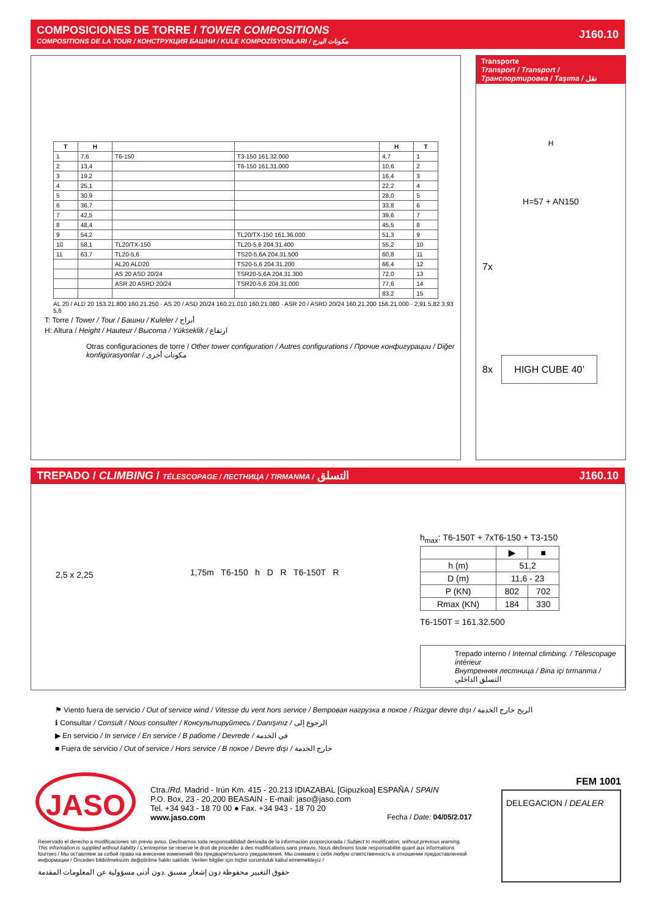COMPOSICIONES DE TORRE / TOWER COMPOSITIONS
COMPOSITIONS DE LA TOUR / КОНСТРУКЦИЯ БАШНИ / KULE KOMPOZİSYONLARI / مكونات البرج
J160.10
| T | H | | | H | T |
| --- | --- | --- | --- | --- | --- |
| 1 | 7,6 | T6-150 | T3-150 161.32.000 | 4,7 | 1 |
| 2 | 13,4 | | T6-150 161.31.000 | 10,6 | 2 |
| 3 | 19,2 | | | 16,4 | 3 |
| 4 | 25,1 | | | 22,2 | 4 |
| 5 | 30,9 | | | 28,0 | 5 |
| 6 | 36,7 | | | 33,8 | 6 |
| 7 | 42,5 | | | 39,6 | 7 |
| 8 | 48,4 | | | 45,5 | 8 |
| 9 | 54,2 | | TL20/TX-150 161.36.000 | 51,3 | 9 |
| 10 | 58,1 | TL20/TX-150 | TL20-5,6 204.31.400 | 55,2 | 10 |
| 11 | 63,7 | TL20-5,6 | TS20-5,6A 204.31.500 | 60,8 | 11 |
| | | AL20 ALD20 | TS20-5,6 204.31.200 | 66,4 | 12 |
| | | AS 20 ASD 20/24 | TSR20-5,6A 204.31.300 | 72,0 | 13 |
| | | ASR 20 ASRD 20/24 | TSR20-5,6 204.31.000 | 77,6 | 14 |
| | | | | 83,2 | 15 |
AL 20 / ALD 20 153.21.800 160.21.250 · AS 20 / ASD 20/24 160.21.010 160.21.080 · ASR 20 / ASRD 20/24 160.21.200 156.21.000 · 2,91 5,82 3,93 5,6
T: Torre / Tower / Tour / Башни / Kuleler / أبراج
H: Altura / Height / Hauteur / Высота / Yükseklik / ارتفاع
Otras configuraciones de torre / Other tower configuration / Autres configurations / Прочие конфигурации / Diğer konfigürasyonlar / مكونات أخرى
Transporte
Transport / Transport / Транспортировка / Taşıma / نقل
H
H=57 + AN150
7x
8x HIGH CUBE 40’
TREPADO / CLIMBING / TÉLESCOPAGE / ЛЕСТНИЦА / TIRMANMA / التسلق J160.10
2,5 x 2,25
1,75m T6-150 h D R T6-150T R
h<sub>max</sub>: T6-150T + 7xT6-150 + T3-150
| | ▶ | ■ |
| --- | --- | --- |
| h (m) | 51,2 | |
| D (m) | 11,6 - 23 | |
| P (KN) | 802 | 702 |
| Rmax (KN) | 184 | 330 |
T6-150T = 161.32.500
Trepado interno / Internal climbing. / Télescopage intérieur
Внутренняя лестница / Bina içi tırmanma / التسلق الداخلي
⚑ Viento fuera de servicio / Out of service wind / Vitesse du vent hors service / Ветровая нагрузка в покое / Rüzgar devre dışı / الريح خارج الخدمة
ℹ Consultar / Consult / Nous consulter / Консультируйтесь / Danışınız / الرجوع إلى
▶ En servicio / In service / En service / В работе / Devrede / في الخدمة
■ Fuera de servicio / Out of service / Hors service / В покое / Devre dışı / خارج الخدمة
JASO
Ctra./Rd. Madrid - Irún Km. 415 - 20.213 IDIAZABAL [Gipuzkoa] ESPAÑA / SPAIN
P.O. Box, 23 - 20.200 BEASAIN - E-mail: jaso@jaso.com
Tel. +34 943 - 18 70 00 ● Fax. +34 943 - 18 70 20
www.jaso.com Fecha / Date: 04/05/2.017
FEM 1001
DELEGACION / DEALER
Reservado el derecho a modificaciones sin previo aviso. Declinamos toda responsabilidad derivada de la información proporcionada / Subject to modification, without previous warning. This information is supplied without liability / L'entreprise se réserve le droit de procéder à des modifications sans préavis. Nous déclinons toute responsabilité quant aux informations fournies / Мы оставляем за собой право на внесение изменений без предварительного уведомления. Мы снимаем с себя любую ответственность в отношении предоставленной информации / Önceden bildirilmeksizin değiştirilme hakkı saklıdır. Verilen bilgiler için hiçbir sorumluluk kabul etmemekteyiz /
حقوق التغيير محفوظة دون إشعار مسبق .دون أدنى مسؤولية عن المعلومات المقدمة